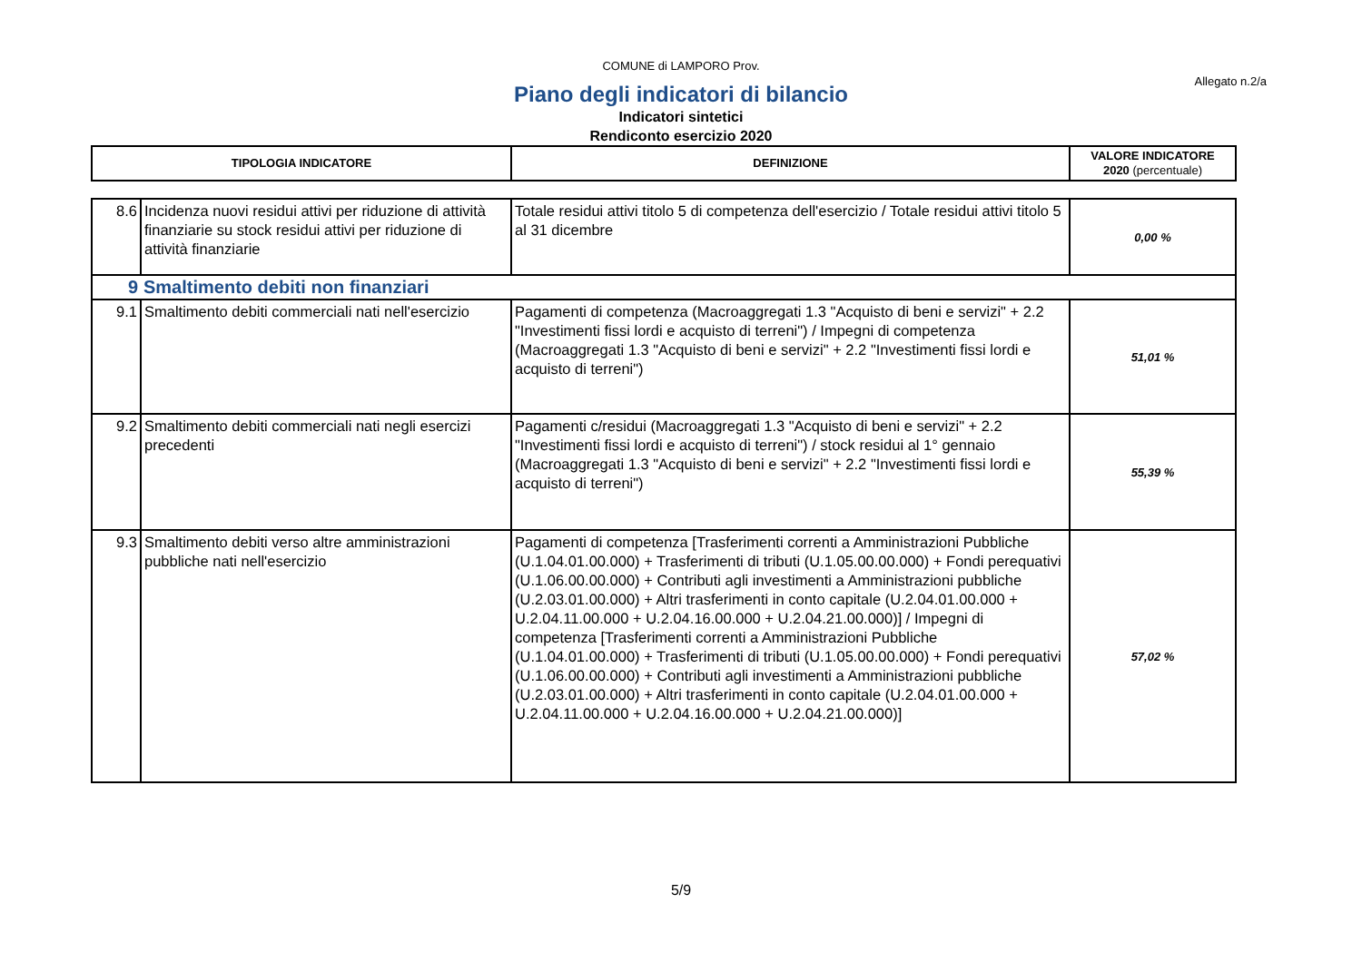COMUNE di LAMPORO Prov.
Allegato n.2/a
Piano degli indicatori di bilancio
Indicatori sintetici
Rendiconto esercizio 2020
| TIPOLOGIA INDICATORE | DEFINIZIONE | VALORE INDICATORE 2020 (percentuale) |
| --- | --- | --- |
| 8.6 | Incidenza nuovi residui attivi per riduzione di attività finanziarie su stock residui attivi per riduzione di attività finanziarie | Totale residui attivi titolo 5 di competenza dell'esercizio / Totale residui attivi titolo 5 al 31 dicembre | 0,00 % |
| 9 | Smaltimento debiti non finanziari | | |
| 9.1 | Smaltimento debiti commerciali nati nell'esercizio | Pagamenti di competenza (Macroaggregati 1.3 "Acquisto di beni e servizi" + 2.2 "Investimenti fissi lordi e acquisto di terreni") / Impegni di competenza (Macroaggregati 1.3 "Acquisto di beni e servizi" + 2.2 "Investimenti fissi lordi e acquisto di terreni") | 51,01 % |
| 9.2 | Smaltimento debiti commerciali nati negli esercizi precedenti | Pagamenti c/residui (Macroaggregati 1.3 "Acquisto di beni e servizi" + 2.2 "Investimenti fissi lordi e acquisto di terreni") / stock residui al 1° gennaio (Macroaggregati 1.3 "Acquisto di beni e servizi" + 2.2 "Investimenti fissi lordi e acquisto di terreni") | 55,39 % |
| 9.3 | Smaltimento debiti verso altre amministrazioni pubbliche nati nell'esercizio | Pagamenti di competenza [Trasferimenti correnti a Amministrazioni Pubbliche (U.1.04.01.00.000) + Trasferimenti di tributi (U.1.05.00.00.000) + Fondi perequativi (U.1.06.00.00.000) + Contributi agli investimenti a Amministrazioni pubbliche (U.2.03.01.00.000) + Altri trasferimenti in conto capitale (U.2.04.01.00.000 + U.2.04.11.00.000 + U.2.04.16.00.000 + U.2.04.21.00.000)] / Impegni di competenza [Trasferimenti correnti a Amministrazioni Pubbliche (U.1.04.01.00.000) + Trasferimenti di tributi (U.1.05.00.00.000) + Fondi perequativi (U.1.06.00.00.000) + Contributi agli investimenti a Amministrazioni pubbliche (U.2.03.01.00.000) + Altri trasferimenti in conto capitale (U.2.04.01.00.000 + U.2.04.11.00.000 + U.2.04.16.00.000 + U.2.04.21.00.000)] | 57,02 % |
5/9